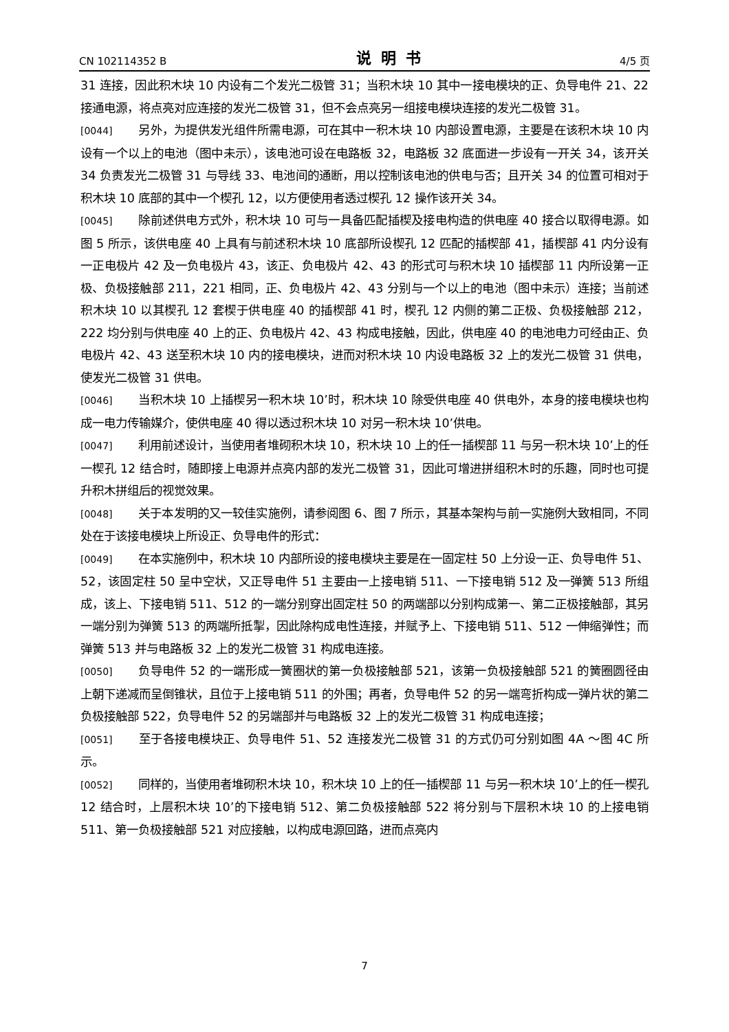CN 102114352 B 说明书 4/5 页
31 连接，因此积木块 10 内设有二个发光二极管 31；当积木块 10 其中一接电模块的正、负导电件 21、22 接通电源，将点亮对应连接的发光二极管 31，但不会点亮另一组接电模块连接的发光二极管 31。
[0044] 另外，为提供发光组件所需电源，可在其中一积木块 10 内部设置电源，主要是在该积木块 10 内设有一个以上的电池（图中未示），该电池可设在电路板 32，电路板 32 底面进一步设有一开关 34，该开关 34 负责发光二极管 31 与导线 33、电池间的通断，用以控制该电池的供电与否；且开关 34 的位置可相对于积木块 10 底部的其中一个楔孔 12，以方便使用者透过楔孔 12 操作该开关 34。
[0045] 除前述供电方式外，积木块 10 可与一具备匹配插楔及接电构造的供电座 40 接合以取得电源。如图 5 所示，该供电座 40 上具有与前述积木块 10 底部所设楔孔 12 匹配的插楔部 41，插楔部 41 内分设有一正电极片 42 及一负电极片 43，该正、负电极片 42、43 的形式可与积木块 10 插楔部 11 内所设第一正极、负极接触部 211，221 相同，正、负电极片 42、43 分别与一个以上的电池（图中未示）连接；当前述积木块 10 以其楔孔 12 套楔于供电座 40 的插楔部 41 时，楔孔 12 内侧的第二正极、负极接触部 212，222 均分别与供电座 40 上的正、负电极片 42、43 构成电接触，因此，供电座 40 的电池电力可经由正、负电极片 42、43 送至积木块 10 内的接电模块，进而对积木块 10 内设电路板 32 上的发光二极管 31 供电，使发光二极管 31 供电。
[0046] 当积木块 10 上插楔另一积木块 10’时，积木块 10 除受供电座 40 供电外，本身的接电模块也构成一电力传输媒介，使供电座 40 得以透过积木块 10 对另一积木块 10’供电。
[0047] 利用前述设计，当使用者堆砌积木块 10，积木块 10 上的任一插楔部 11 与另一积木块 10’上的任一楔孔 12 结合时，随即接上电源并点亮内部的发光二极管 31，因此可增进拼组积木时的乐趣，同时也可提升积木拼组后的视觉效果。
[0048] 关于本发明的又一较佳实施例，请参阅图 6、图 7 所示，其基本架构与前一实施例大致相同，不同处在于该接电模块上所设正、负导电件的形式：
[0049] 在本实施例中，积木块 10 内部所设的接电模块主要是在一固定柱 50 上分设一正、负导电件 51、52，该固定柱 50 呈中空状，又正导电件 51 主要由一上接电销 511、一下接电销 512 及一弹簧 513 所组成，该上、下接电销 511、512 的一端分别穿出固定柱 50 的两端部以分别构成第一、第二正极接触部，其另一端分别为弹簧 513 的两端所抵掣，因此除构成电性连接，并赋予上、下接电销 511、512 一伸缩弹性；而弹簧 513 并与电路板 32 上的发光二极管 31 构成电连接。
[0050] 负导电件 52 的一端形成一簧圈状的第一负极接触部 521，该第一负极接触部 521 的簧圈圆径由上朝下递减而呈倒锥状，且位于上接电销 511 的外围；再者，负导电件 52 的另一端弯折构成一弹片状的第二负极接触部 522，负导电件 52 的另端部并与电路板 32 上的发光二极管 31 构成电连接；
[0051] 至于各接电模块正、负导电件 51、52 连接发光二极管 31 的方式仍可分别如图 4A ～图 4C 所示。
[0052] 同样的，当使用者堆砌积木块 10，积木块 10 上的任一插楔部 11 与另一积木块 10’上的任一楔孔 12 结合时，上层积木块 10’的下接电销 512、第二负极接触部 522 将分别与下层积木块 10 的上接电销 511、第一负极接触部 521 对应接触，以构成电源回路，进而点亮内
7